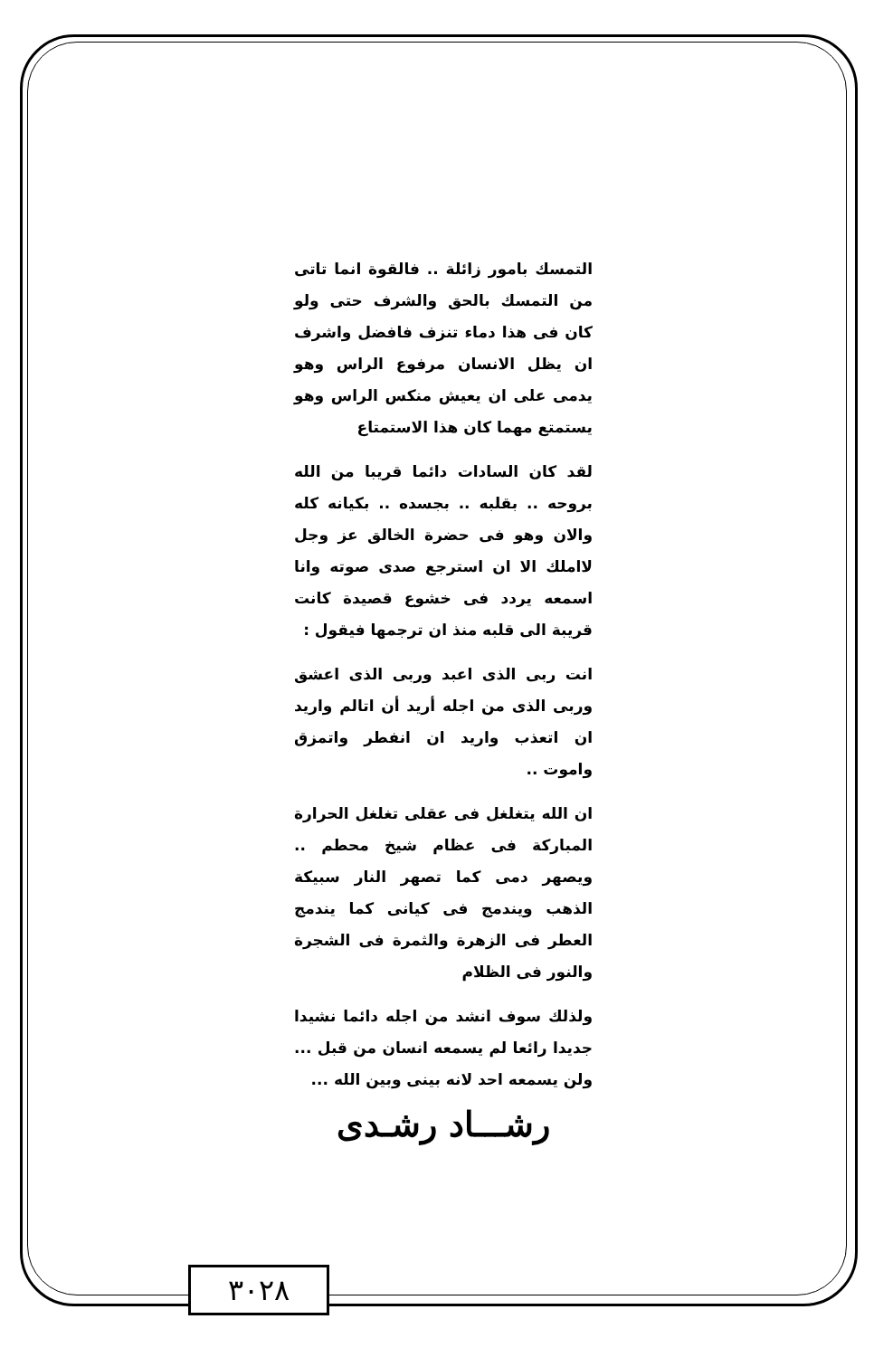التمسك بامور زائلة .. فالقوة انما تاتى من التمسك بالحق والشرف حتى ولو كان فى هذا دماء تنزف فافضل واشرف ان يظل الانسان مرفوع الراس وهو يدمى على ان يعيش منكس الراس وهو يستمتع مهما كان هذا الاستمتاع
لقد كان السادات دائما قريبا من الله بروحه .. بقلبه .. بجسده .. بكيانه كله والان وهو فى حضرة الخالق عز وجل لااملك الا ان استرجع صدى صوته وانا اسمعه يردد فى خشوع قصيدة كانت قريبة الى قلبه منذ ان ترجمها فيقول :
انت ربى الذى اعبد وربى الذى اعشق وربى الذى من اجله أريد أن اتالم واريد ان اتعذب واريد ان انفطر واتمزق واموت ..
ان الله يتغلغل فى عقلى تغلغل الحرارة المباركة فى عظام شيخ محطم .. ويصهر دمى كما تصهر النار سبيكة الذهب ويندمج فى كيانى كما يندمج العطر فى الزهرة والثمرة فى الشجرة والنور فى الظلام
ولذلك سوف انشد من اجله دائما نشيدا جديدا رائعا لم يسمعه انسان من قبل ... ولن يسمعه احد لانه بينى وبين الله ...
رشـــاد رشـدى
٣٠٢٨